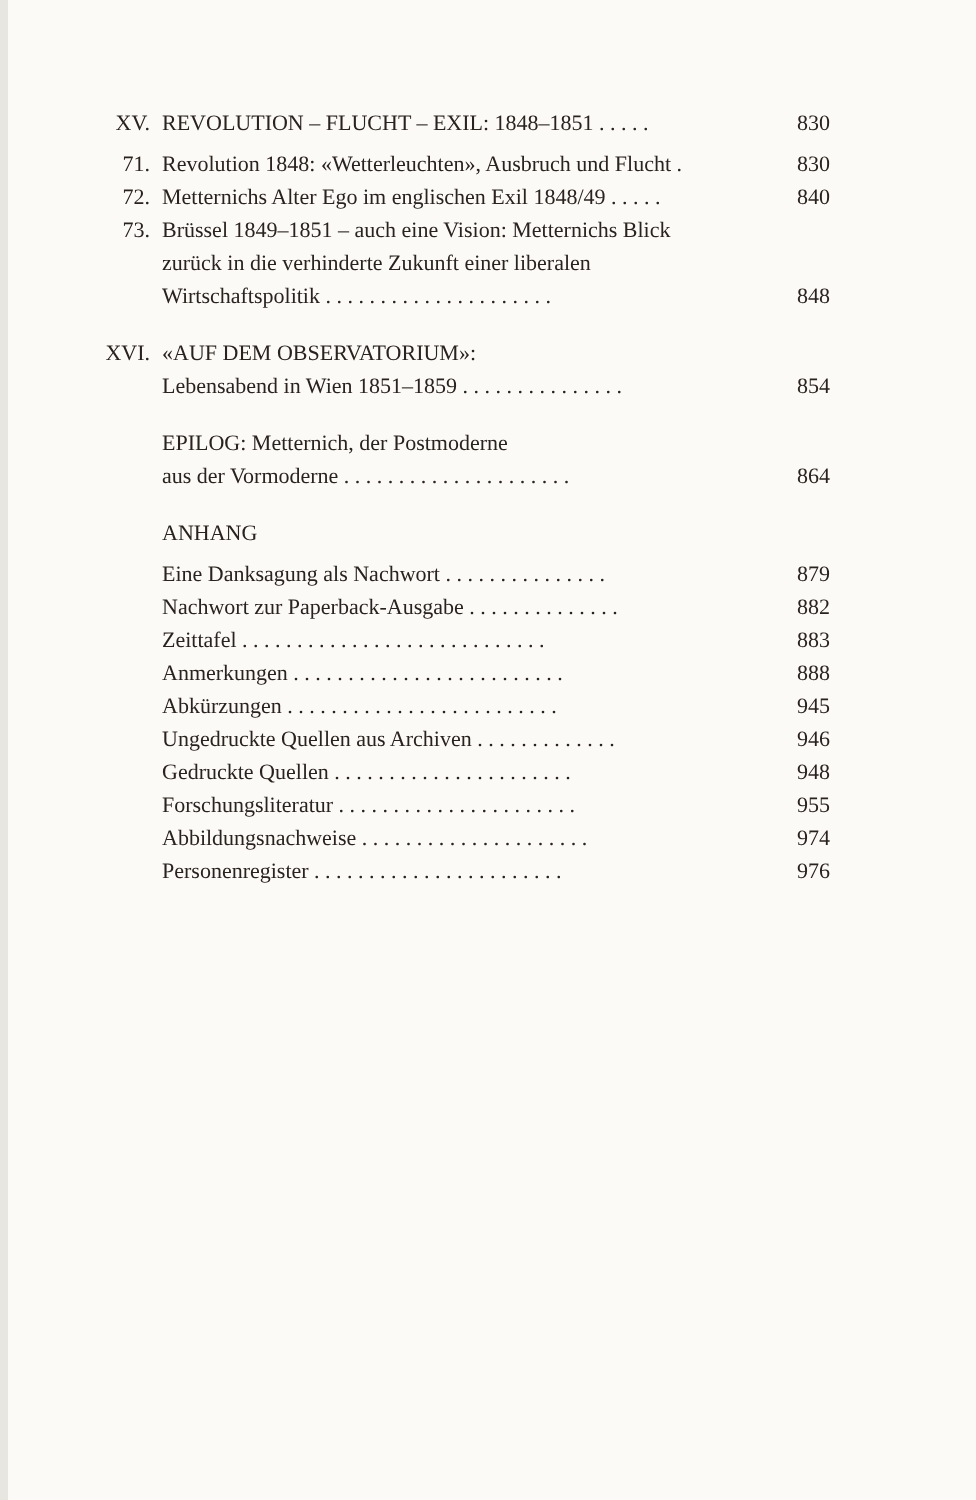XV. REVOLUTION – FLUCHT – EXIL: 1848–1851 . . . . . 830
71. Revolution 1848: «Wetterleuchten», Ausbruch und Flucht . 830
72. Metternichs Alter Ego im englischen Exil 1848/49 . . . . . 840
73. Brüssel 1849–1851 – auch eine Vision: Metternichs Blick
zurück in die verhinderte Zukunft einer liberalen
Wirtschaftspolitik . . . . . . . . . . . . . . . . . . . . . 848
XVI. «AUF DEM OBSERVATORIUM»:
Lebensabend in Wien 1851–1859 . . . . . . . . . . . . . . . 854
EPILOG: Metternich, der Postmoderne
aus der Vormoderne . . . . . . . . . . . . . . . . . . . . . 864
ANHANG
Eine Danksagung als Nachwort . . . . . . . . . . . . . . . 879
Nachwort zur Paperback-Ausgabe . . . . . . . . . . . . . . 882
Zeittafel . . . . . . . . . . . . . . . . . . . . . . . . . . . . 883
Anmerkungen . . . . . . . . . . . . . . . . . . . . . . . . . 888
Abkürzungen . . . . . . . . . . . . . . . . . . . . . . . . . 945
Ungedruckte Quellen aus Archiven . . . . . . . . . . . . . 946
Gedruckte Quellen . . . . . . . . . . . . . . . . . . . . . . 948
Forschungsliteratur . . . . . . . . . . . . . . . . . . . . . . 955
Abbildungsnachweise . . . . . . . . . . . . . . . . . . . . . 974
Personenregister . . . . . . . . . . . . . . . . . . . . . . . 976